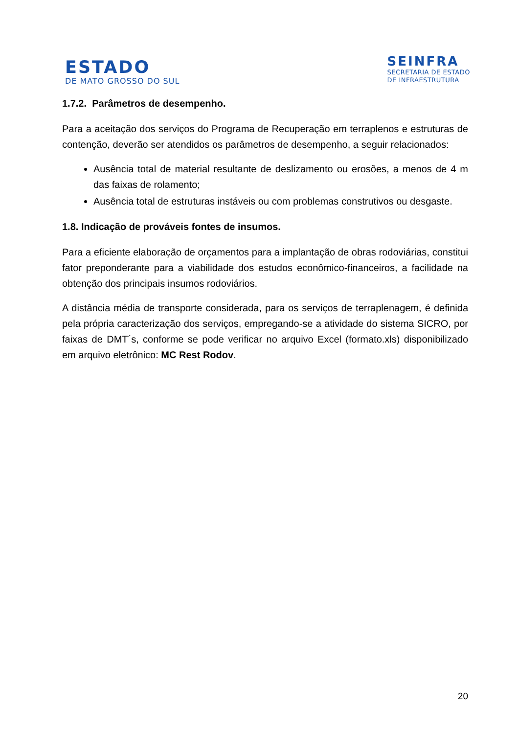ESTADO
DE MATO GROSSO DO SUL
SEINFRA
SECRETARIA DE ESTADO
DE INFRAESTRUTURA
1.7.2. Parâmetros de desempenho.
Para a aceitação dos serviços do Programa de Recuperação em terraplenos e estruturas de contenção, deverão ser atendidos os parâmetros de desempenho, a seguir relacionados:
Ausência total de material resultante de deslizamento ou erosões, a menos de 4 m das faixas de rolamento;
Ausência total de estruturas instáveis ou com problemas construtivos ou desgaste.
1.8. Indicação de prováveis fontes de insumos.
Para a eficiente elaboração de orçamentos para a implantação de obras rodoviárias, constitui fator preponderante para a viabilidade dos estudos econômico-financeiros, a facilidade na obtenção dos principais insumos rodoviários.
A distância média de transporte considerada, para os serviços de terraplenagem, é definida pela própria caracterização dos serviços, empregando-se a atividade do sistema SICRO, por faixas de DMT´s, conforme se pode verificar no arquivo Excel (formato.xls) disponibilizado em arquivo eletrônico: MC Rest Rodov.
20